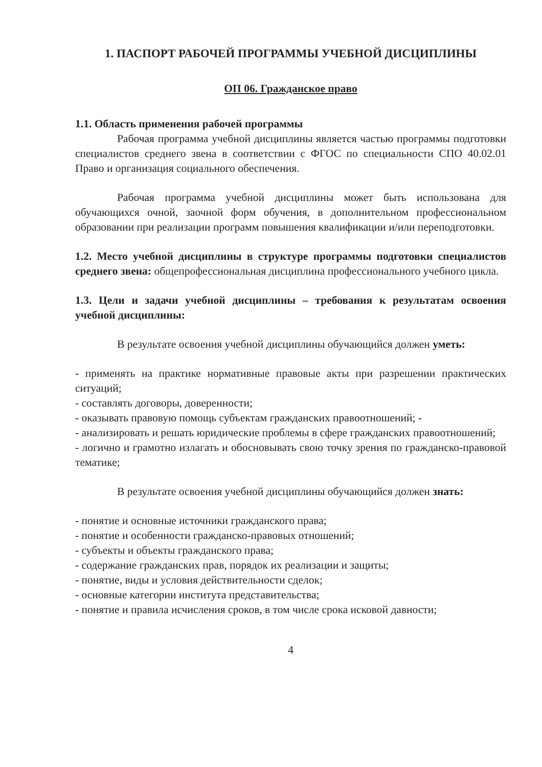1. ПАСПОРТ РАБОЧЕЙ ПРОГРАММЫ УЧЕБНОЙ ДИСЦИПЛИНЫ
ОП 06. Гражданское право
1.1. Область применения рабочей программы
Рабочая программа учебной дисциплины является частью программы подготовки специалистов среднего звена в соответствии с ФГОС по специальности СПО 40.02.01 Право и организация социального обеспечения.
Рабочая программа учебной дисциплины может быть использована для обучающихся очной, заочной форм обучения, в дополнительном профессиональном образовании при реализации программ повышения квалификации и/или переподготовки.
1.2. Место учебной дисциплины в структуре программы подготовки специалистов среднего звена: общепрофессиональная дисциплина профессионального учебного цикла.
1.3. Цели и задачи учебной дисциплины – требования к результатам освоения учебной дисциплины:
В результате освоения учебной дисциплины обучающийся должен уметь:
- применять на практике нормативные правовые акты при разрешении практических ситуаций;
- составлять договоры, доверенности;
- оказывать правовую помощь субъектам гражданских правоотношений; -
- анализировать и решать юридические проблемы в сфере гражданских правоотношений;
- логично и грамотно излагать и обосновывать свою точку зрения по гражданско-правовой тематике;
В результате освоения учебной дисциплины обучающийся должен знать:
- понятие и основные источники гражданского права;
- понятие и особенности гражданско-правовых отношений;
- субъекты и объекты гражданского права;
- содержание гражданских прав, порядок их реализации и защиты;
- понятие, виды и условия действительности сделок;
- основные категории института представительства;
- понятие и правила исчисления сроков, в том числе срока исковой давности;
4